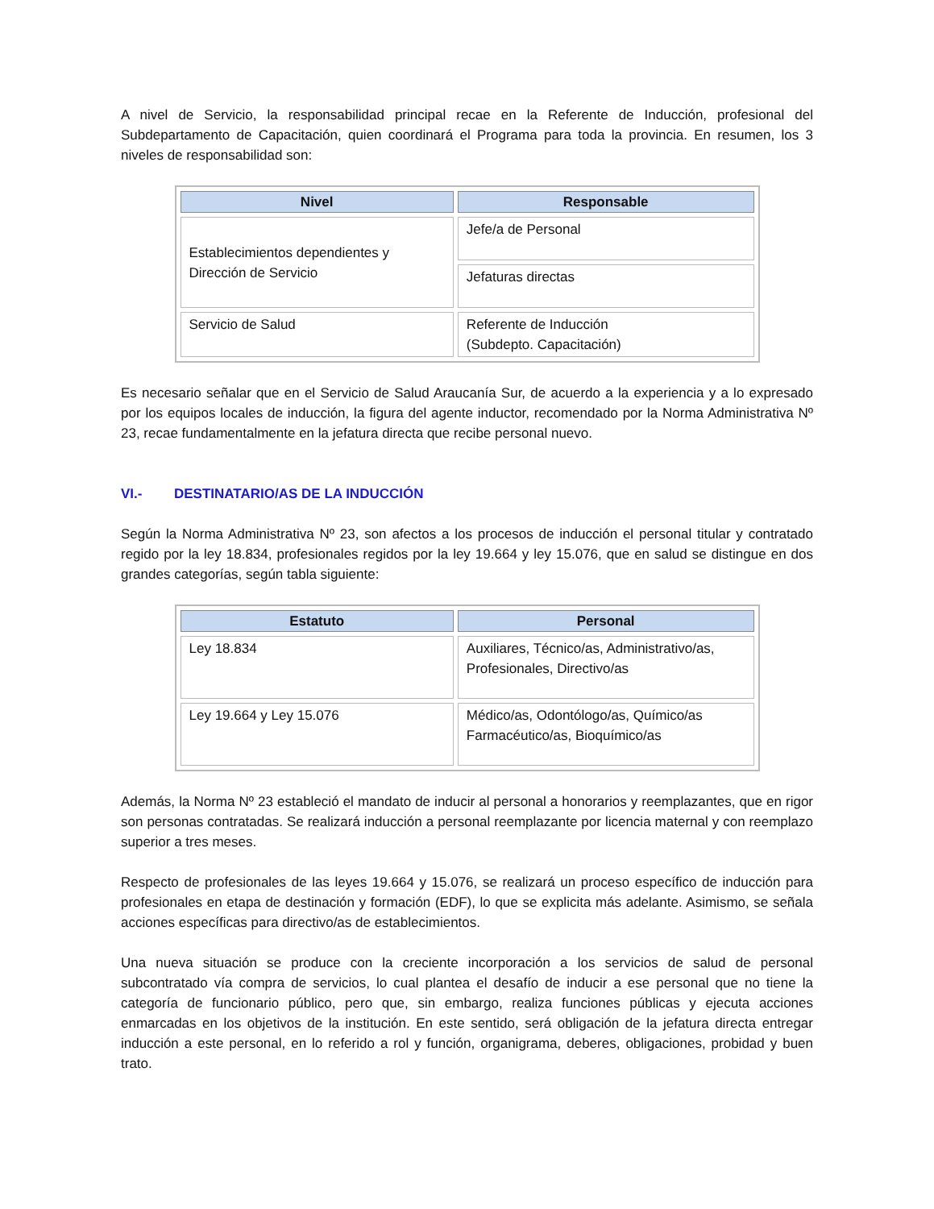A nivel de Servicio, la responsabilidad principal recae en la Referente de Inducción, profesional del Subdepartamento de Capacitación, quien coordinará el Programa para toda la provincia. En resumen, los 3 niveles de responsabilidad son:
| Nivel | Responsable |
| --- | --- |
| Establecimientos dependientes y Dirección de Servicio | Jefe/a de Personal |
| | Jefaturas directas |
| Servicio de Salud | Referente de Inducción (Subdepto. Capacitación) |
Es necesario señalar que en el Servicio de Salud Araucanía Sur, de acuerdo a la experiencia y a lo expresado por los equipos locales de inducción, la figura del agente inductor, recomendado por la Norma Administrativa Nº 23, recae fundamentalmente en la jefatura directa que recibe personal nuevo.
VI.- DESTINATARIO/AS DE LA INDUCCIÓN
Según la Norma Administrativa Nº 23, son afectos a los procesos de inducción el personal titular y contratado regido por la ley 18.834, profesionales regidos por la ley 19.664 y ley 15.076, que en salud se distingue en dos grandes categorías, según tabla siguiente:
| Estatuto | Personal |
| --- | --- |
| Ley 18.834 | Auxiliares, Técnico/as, Administrativo/as, Profesionales, Directivo/as |
| Ley 19.664 y Ley 15.076 | Médico/as, Odontólogo/as, Químico/as Farmacéutico/as, Bioquímico/as |
Además, la Norma Nº 23 estableció el mandato de inducir al personal a honorarios y reemplazantes, que en rigor son personas contratadas. Se realizará inducción a personal reemplazante por licencia maternal y con reemplazo superior a tres meses.
Respecto de profesionales de las leyes 19.664 y 15.076, se realizará un proceso específico de inducción para profesionales en etapa de destinación y formación (EDF), lo que se explicita más adelante. Asimismo, se señala acciones específicas para directivo/as de establecimientos.
Una nueva situación se produce con la creciente incorporación a los servicios de salud de personal subcontratado vía compra de servicios, lo cual plantea el desafío de inducir a ese personal que no tiene la categoría de funcionario público, pero que, sin embargo, realiza funciones públicas y ejecuta acciones enmarcadas en los objetivos de la institución. En este sentido, será obligación de la jefatura directa entregar inducción a este personal, en lo referido a rol y función, organigrama, deberes, obligaciones, probidad y buen trato.